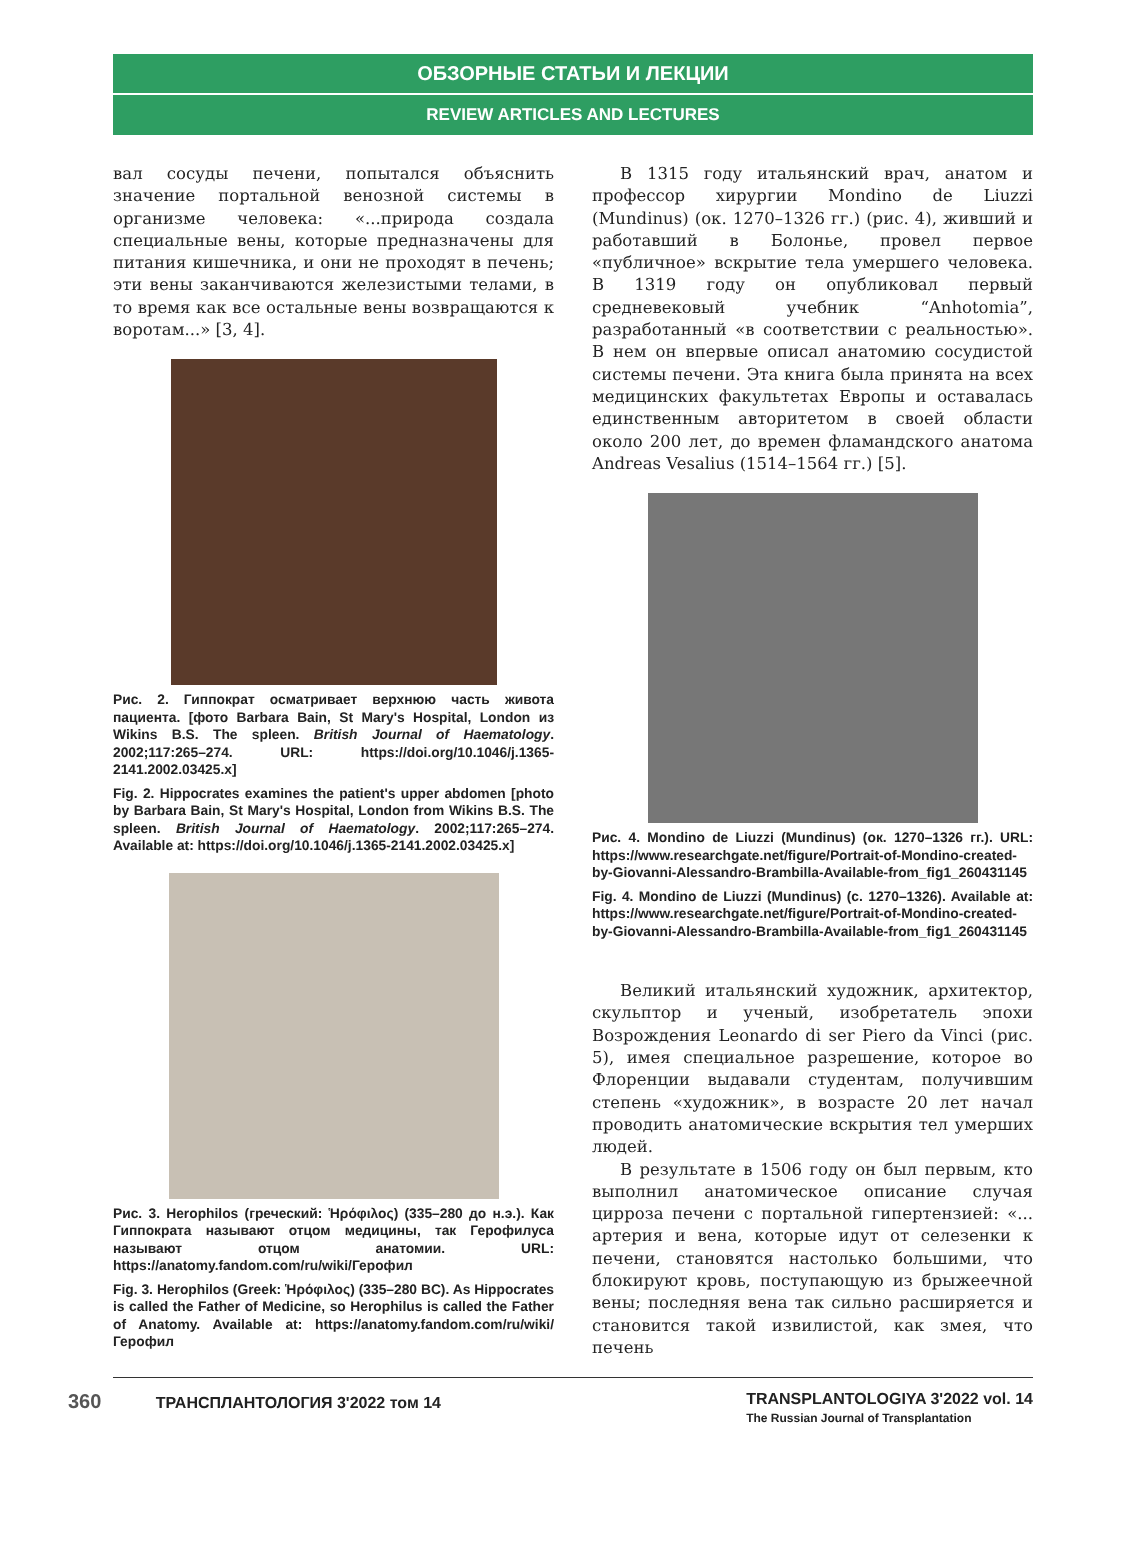ОБЗОРНЫЕ СТАТЬИ И ЛЕКЦИИ
REVIEW ARTICLES AND LECTURES
вал сосуды печени, попытался объяснить значение портальной венозной системы в организме человека: «...природа создала специальные вены, которые предназначены для питания кишечника, и они не проходят в печень; эти вены заканчиваются железистыми телами, в то время как все остальные вены возвращаются к воротам...» [3, 4].
Рис. 2. Гиппократ осматривает верхнюю часть живота пациента. [фото Barbara Bain, St Mary's Hospital, London из Wikins B.S. The spleen. British Journal of Haematology. 2002;117:265–274. URL: https://doi.org/10.1046/j.1365-2141.2002.03425.x]
Fig. 2. Hippocrates examines the patient's upper abdomen [photo by Barbara Bain, St Mary's Hospital, London from Wikins B.S. The spleen. British Journal of Haematology. 2002;117:265–274. Available at: https://doi.org/10.1046/j.1365-2141.2002.03425.x]
Рис. 3. Herophilos (греческий: Ἡρόφιλος) (335–280 до н.э.). Как Гиппократа называют отцом медицины, так Герофилуса называют отцом анатомии. URL: https://anatomy.fandom.com/ru/wiki/Герофил
Fig. 3. Herophilos (Greek: Ἡρόφιλος) (335–280 BC). As Hippocrates is called the Father of Medicine, so Herophilus is called the Father of Anatomy. Available at: https://anatomy.fandom.com/ru/wiki/Герофил
В 1315 году итальянский врач, анатом и профессор хирургии Mondino de Liuzzi (Mundinus) (ок. 1270–1326 гг.) (рис. 4), живший и работавший в Болонье, провел первое «публичное» вскрытие тела умершего человека. В 1319 году он опубликовал первый средневековый учебник “Anhotomia”, разработанный «в соответствии с реальностью». В нем он впервые описал анатомию сосудистой системы печени. Эта книга была принята на всех медицинских факультетах Европы и оставалась единственным авторитетом в своей области около 200 лет, до времен фламандского анатома Andreas Vesalius (1514–1564 гг.) [5].
Рис. 4. Mondino de Liuzzi (Mundinus) (ок. 1270–1326 гг.). URL: https://www.researchgate.net/figure/Portrait-of-Mondino-created-by-Giovanni-Alessandro-Brambilla-Available-from_fig1_260431145
Fig. 4. Mondino de Liuzzi (Mundinus) (c. 1270–1326). Available at: https://www.researchgate.net/figure/Portrait-of-Mondino-created-by-Giovanni-Alessandro-Brambilla-Available-from_fig1_260431145
Великий итальянский художник, архитектор, скульптор и ученый, изобретатель эпохи Возрождения Leonardo di ser Piero da Vinci (рис. 5), имея специальное разрешение, которое во Флоренции выдавали студентам, получившим степень «художник», в возрасте 20 лет начал проводить анатомические вскрытия тел умерших людей.
В результате в 1506 году он был первым, кто выполнил анатомическое описание случая цирроза печени с портальной гипертензией: «... артерия и вена, которые идут от селезенки к печени, становятся настолько большими, что блокируют кровь, поступающую из брыжеечной вены; последняя вена так сильно расширяется и становится такой извилистой, как змея, что печень
360 ТРАНСПЛАНТОЛОГИЯ 3'2022 том 14
TRANSPLANTOLOGIYA 3'2022 vol. 14
The Russian Journal of Transplantation